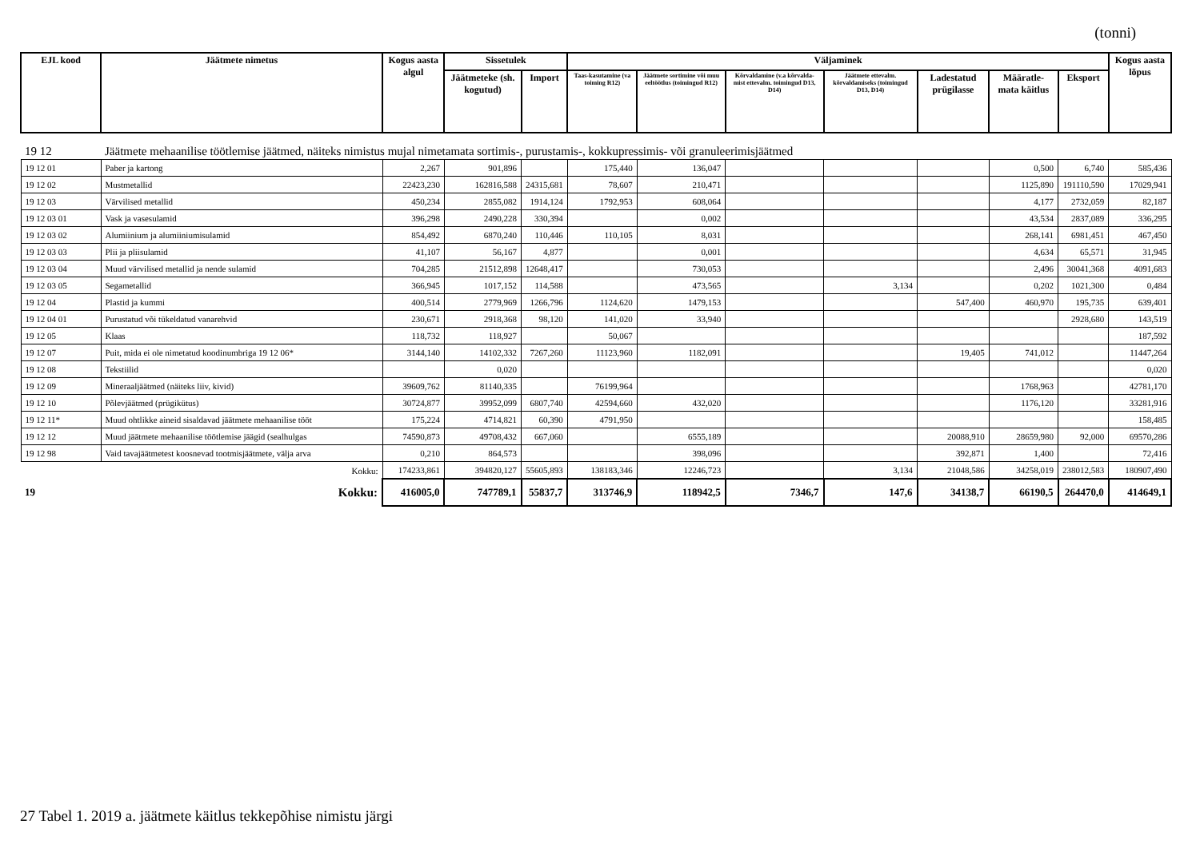(tonni)
| EJL kood | Jäätmete nimetus | Kogus aasta algul | Sissetulek | | Väljaminek | | | | | | | Kogus aasta lõpus |
| --- | --- | --- | --- | --- | --- | --- | --- | --- | --- | --- | --- | --- |
| | | | Jäätmeteke (sh. kogutud) | Import | Taas-kasutamine (va toiming R12) | Jäätmete sortimine või muu eeltöötlus (toimingud R12) | Kõrvaldamine (v.a kõrvalda-mist ettevalm. toimingud D13, D14) | Jäätmete ettevalm. kõrvaldamiseks (toimingud D13, D14) | Ladestatud prügilasse | Määratle-mata käitlus | Eksport | |
| 19 12 | Jäätmete mehaanilise töötlemise jäätmed, näiteks nimistus mujal nimetamata sortimis-, purustamis-, kokkupressimis- või granuleerimisjäätmed | | | | | | | | | | | |
| 19 12 01 | Paber ja kartong | 2,267 | 901,896 | | 175,440 | 136,047 | | | | 0,500 | 6,740 | 585,436 |
| 19 12 02 | Mustmetallid | 22423,230 | 162816,588 | 24315,681 | 78,607 | 210,471 | | | | 1125,890 | 191110,590 | 17029,941 |
| 19 12 03 | Värvilised metallid | 450,234 | 2855,082 | 1914,124 | 1792,953 | 608,064 | | | | 4,177 | 2732,059 | 82,187 |
| 19 12 03 01 | Vask ja vasesulamid | 396,298 | 2490,228 | 330,394 | | 0,002 | | | | 43,534 | 2837,089 | 336,295 |
| 19 12 03 02 | Alumiinium ja alumiiniumisulamid | 854,492 | 6870,240 | 110,446 | 110,105 | 8,031 | | | | 268,141 | 6981,451 | 467,450 |
| 19 12 03 03 | Plii ja pliisulamid | 41,107 | 56,167 | 4,877 | | 0,001 | | | | 4,634 | 65,571 | 31,945 |
| 19 12 03 04 | Muud värvilised metallid ja nende sulamid | 704,285 | 21512,898 | 12648,417 | | 730,053 | | | | 2,496 | 30041,368 | 4091,683 |
| 19 12 03 05 | Segametallid | 366,945 | 1017,152 | 114,588 | | 473,565 | | 3,134 | | 0,202 | 1021,300 | 0,484 |
| 19 12 04 | Plastid ja kummi | 400,514 | 2779,969 | 1266,796 | 1124,620 | 1479,153 | | | 547,400 | 460,970 | 195,735 | 639,401 |
| 19 12 04 01 | Purustatud või tükeldatud vanarehvid | 230,671 | 2918,368 | 98,120 | 141,020 | 33,940 | | | | | 2928,680 | 143,519 |
| 19 12 05 | Klaas | 118,732 | 118,927 | | 50,067 | | | | | | | 187,592 |
| 19 12 07 | Puit, mida ei ole nimetatud koodinumbriga 19 12 06* | 3144,140 | 14102,332 | 7267,260 | 11123,960 | 1182,091 | | | 19,405 | 741,012 | | 11447,264 |
| 19 12 08 | Tekstiilid | | 0,020 | | | | | | | | | 0,020 |
| 19 12 09 | Mineraaljäätmed (näiteks liiv, kivid) | 39609,762 | 81140,335 | | 76199,964 | | | | | 1768,963 | | 42781,170 |
| 19 12 10 | Põlevjäätmed (prügikütus) | 30724,877 | 39952,099 | 6807,740 | 42594,660 | 432,020 | | | | 1176,120 | | 33281,916 |
| 19 12 11* | Muud ohtlikke aineid sisaldavad jäätmete mehaanilise tööt | 175,224 | 4714,821 | 60,390 | 4791,950 | | | | | | | 158,485 |
| 19 12 12 | Muud jäätmete mehaanilise töötlemise jäägid (sealhulgas | 74590,873 | 49708,432 | 667,060 | | 6555,189 | | | 20088,910 | 28659,980 | 92,000 | 69570,286 |
| 19 12 98 | Vaid tavajäätmetest koosnevad tootmisjäätmete, välja arva | 0,210 | 864,573 | | | 398,096 | | | 392,871 | 1,400 | | 72,416 |
| | Kokku: | 174233,861 | 394820,127 | 55605,893 | 138183,346 | 12246,723 | | 3,134 | 21048,586 | 34258,019 | 238012,583 | 180907,490 |
| 19 | Kokku: | 416005,0 | 747789,1 | 55837,7 | 313746,9 | 118942,5 | 7346,7 | 147,6 | 34138,7 | 66190,5 | 264470,0 | 414649,1 |
27 Tabel 1. 2019 a. jäätmete käitlus tekkepõhise nimistu järgi